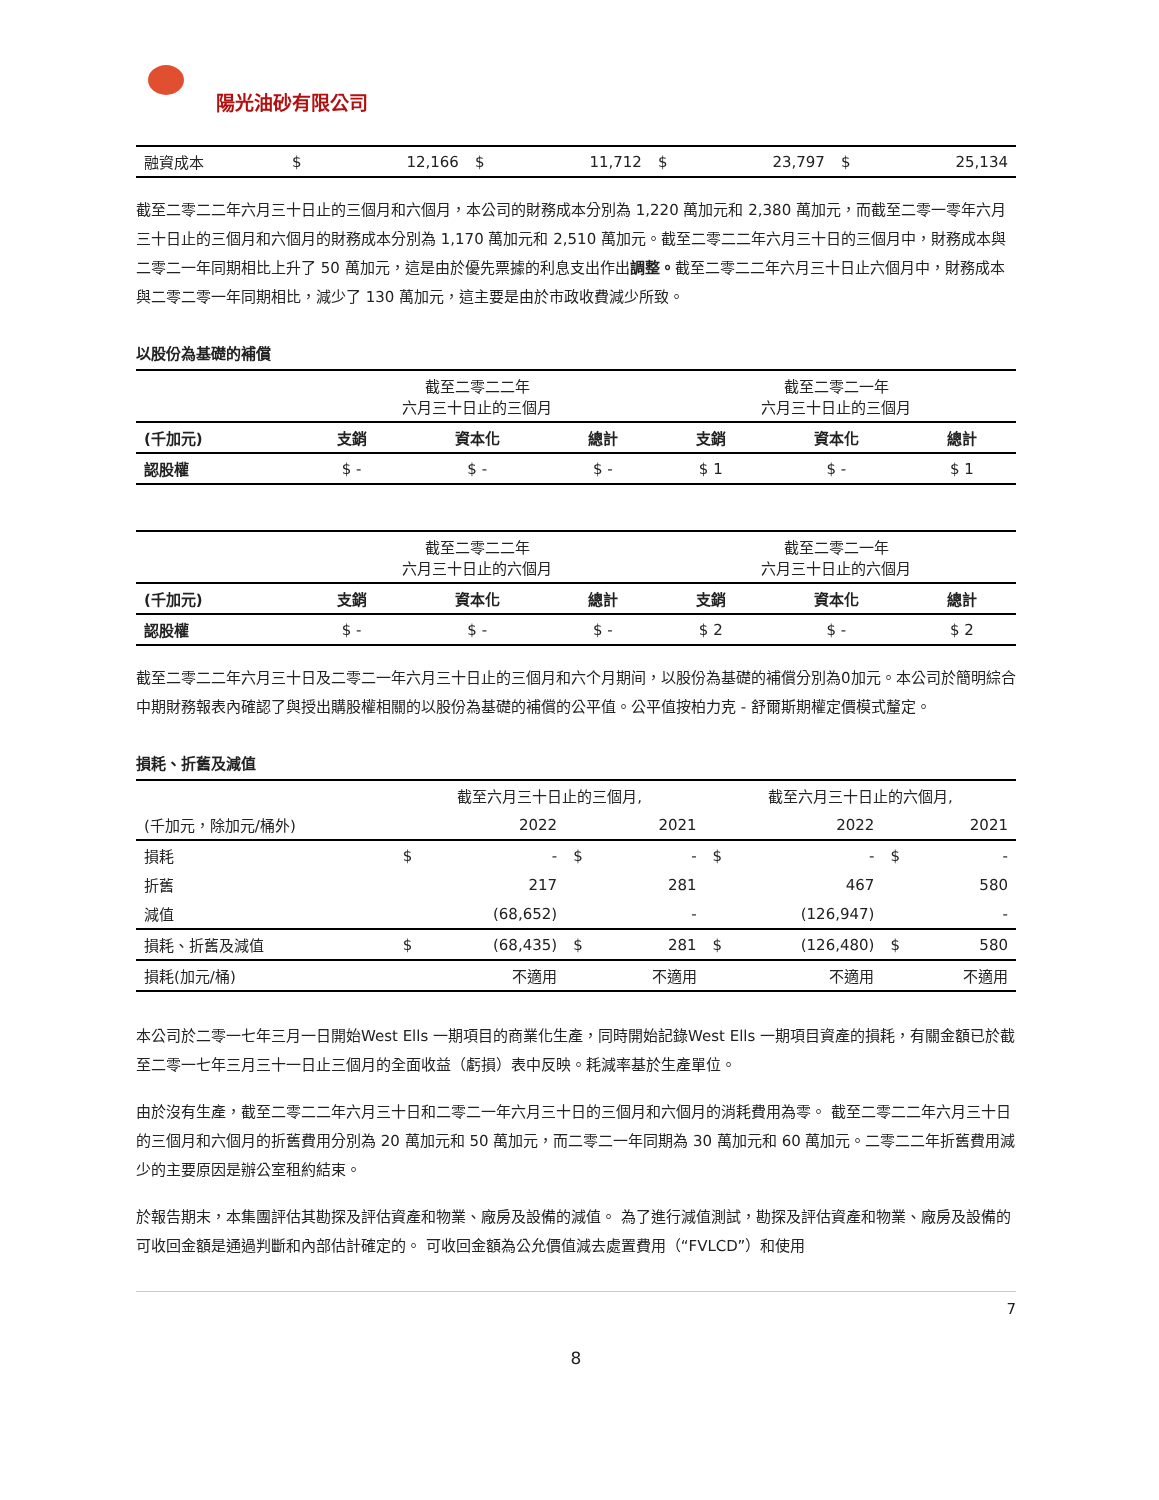陽光油砂有限公司
| 融資成本 | $ | 12,166 | $ | 11,712 | $ | 23,797 | $ | 25,134 |
截至二零二二年六月三十日止的三個月和六個月，本公司的財務成本分別為 1,220 萬加元和 2,380 萬加元，而截至二零一零年六月三十日止的三個月和六個月的財務成本分別為 1,170 萬加元和 2,510 萬加元。截至二零二二年六月三十日的三個月中，財務成本與二零二一年同期相比上升了 50 萬加元，這是由於優先票據的利息支出作出調整。截至二零二二年六月三十日止六個月中，財務成本與二零二零一年同期相比，減少了 130 萬加元，這主要是由於市政收費減少所致。
以股份為基礎的補償
| | 截至二零二二年 六月三十日止的三個月 | | | 截至二零二一年 六月三十日止的三個月 | | |
| (千加元) | 支銷 | 資本化 | 總計 | 支銷 | 資本化 | 總計 |
| 認股權 | $ - | $ - | $ - | $ 1 | $ - | $ 1 |
| | 截至二零二二年 六月三十日止的六個月 | | | 截至二零二一年 六月三十日止的六個月 | | |
| (千加元) | 支銷 | 資本化 | 總計 | 支銷 | 資本化 | 總計 |
| 認股權 | $ - | $ - | $ - | $ 2 | $ - | $ 2 |
截至二零二二年六月三十日及二零二一年六月三十日止的三個月和六个月期间，以股份為基礎的補償分別為0加元。本公司於簡明綜合中期財務報表內確認了與授出購股權相關的以股份為基礎的補償的公平值。公平值按柏力克 - 舒爾斯期權定價模式釐定。
損耗、折舊及減值
| | 截至六月三十日止的三個月, | | | | 截至六月三十日止的六個月, | | | |
| (千加元，除加元/桶外) | | 2022 | | 2021 | | 2022 | | 2021 |
| 損耗 | $ | - | $ | - | $ | - | $ | - |
| 折舊 | | 217 | | 281 | | 467 | | 580 |
| 減值 | | (68,652) | | - | | (126,947) | | - |
| 損耗、折舊及減值 | $ | (68,435) | $ | 281 | $ | (126,480) | $ | 580 |
| 損耗(加元/桶) | | 不適用 | | 不適用 | | 不適用 | | 不適用 |
本公司於二零一七年三月一日開始West Ells 一期項目的商業化生產，同時開始記錄West Ells 一期項目資產的損耗，有關金額已於截至二零一七年三月三十一日止三個月的全面收益（虧損）表中反映。耗減率基於生產單位。
由於沒有生產，截至二零二二年六月三十日和二零二一年六月三十日的三個月和六個月的消耗費用為零。 截至二零二二年六月三十日的三個月和六個月的折舊費用分別為 20 萬加元和 50 萬加元，而二零二一年同期為 30 萬加元和 60 萬加元。二零二二年折舊費用減少的主要原因是辦公室租約結束。
於報告期末，本集團評估其勘探及評估資產和物業、廠房及設備的減值。 為了進行減值測試，勘探及評估資產和物業、廠房及設備的可收回金額是通過判斷和內部估計確定的。 可收回金額為公允價值減去處置費用（“FVLCD”）和使用
7
8